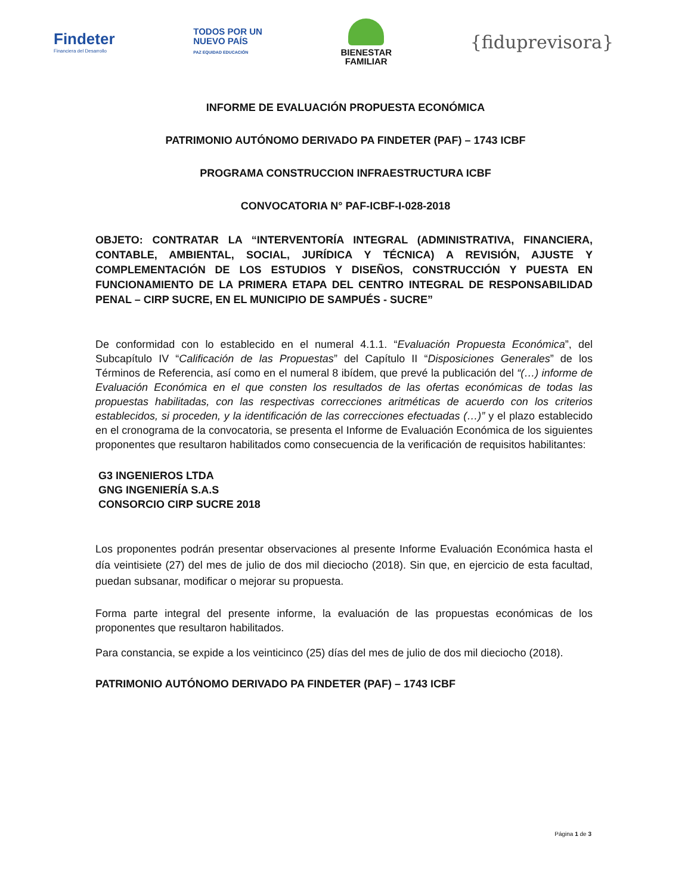Findeter
Financiera del Desarrollo
TODOS POR UN
NUEVO PAÍS
PAZ EQUIDAD EDUCACIÓN
BIENESTAR
FAMILIAR
{fiduprevisora}
INFORME DE EVALUACIÓN PROPUESTA ECONÓMICA
PATRIMONIO AUTÓNOMO DERIVADO PA FINDETER (PAF) – 1743 ICBF
PROGRAMA CONSTRUCCION INFRAESTRUCTURA ICBF
CONVOCATORIA N° PAF-ICBF-I-028-2018
OBJETO: CONTRATAR LA “INTERVENTORÍA INTEGRAL (ADMINISTRATIVA, FINANCIERA, CONTABLE, AMBIENTAL, SOCIAL, JURÍDICA Y TÉCNICA) A REVISIÓN, AJUSTE Y COMPLEMENTACIÓN DE LOS ESTUDIOS Y DISEÑOS, CONSTRUCCIÓN Y PUESTA EN FUNCIONAMIENTO DE LA PRIMERA ETAPA DEL CENTRO INTEGRAL DE RESPONSABILIDAD PENAL – CIRP SUCRE, EN EL MUNICIPIO DE SAMPUÉS - SUCRE”
De conformidad con lo establecido en el numeral 4.1.1. “Evaluación Propuesta Económica”, del Subcapítulo IV “Calificación de las Propuestas” del Capítulo II “Disposiciones Generales” de los Términos de Referencia, así como en el numeral 8 ibídem, que prevé la publicación del “(…) informe de Evaluación Económica en el que consten los resultados de las ofertas económicas de todas las propuestas habilitadas, con las respectivas correcciones aritméticas de acuerdo con los criterios establecidos, si proceden, y la identificación de las correcciones efectuadas (…)” y el plazo establecido en el cronograma de la convocatoria, se presenta el Informe de Evaluación Económica de los siguientes proponentes que resultaron habilitados como consecuencia de la verificación de requisitos habilitantes:
G3 INGENIEROS LTDA
GNG INGENIERÍA S.A.S
CONSORCIO CIRP SUCRE 2018
Los proponentes podrán presentar observaciones al presente Informe Evaluación Económica hasta el día veintisiete (27) del mes de julio de dos mil dieciocho (2018). Sin que, en ejercicio de esta facultad, puedan subsanar, modificar o mejorar su propuesta.
Forma parte integral del presente informe, la evaluación de las propuestas económicas de los proponentes que resultaron habilitados.
Para constancia, se expide a los veinticinco (25) días del mes de julio de dos mil dieciocho (2018).
PATRIMONIO AUTÓNOMO DERIVADO PA FINDETER (PAF) – 1743 ICBF
Página 1 de 3